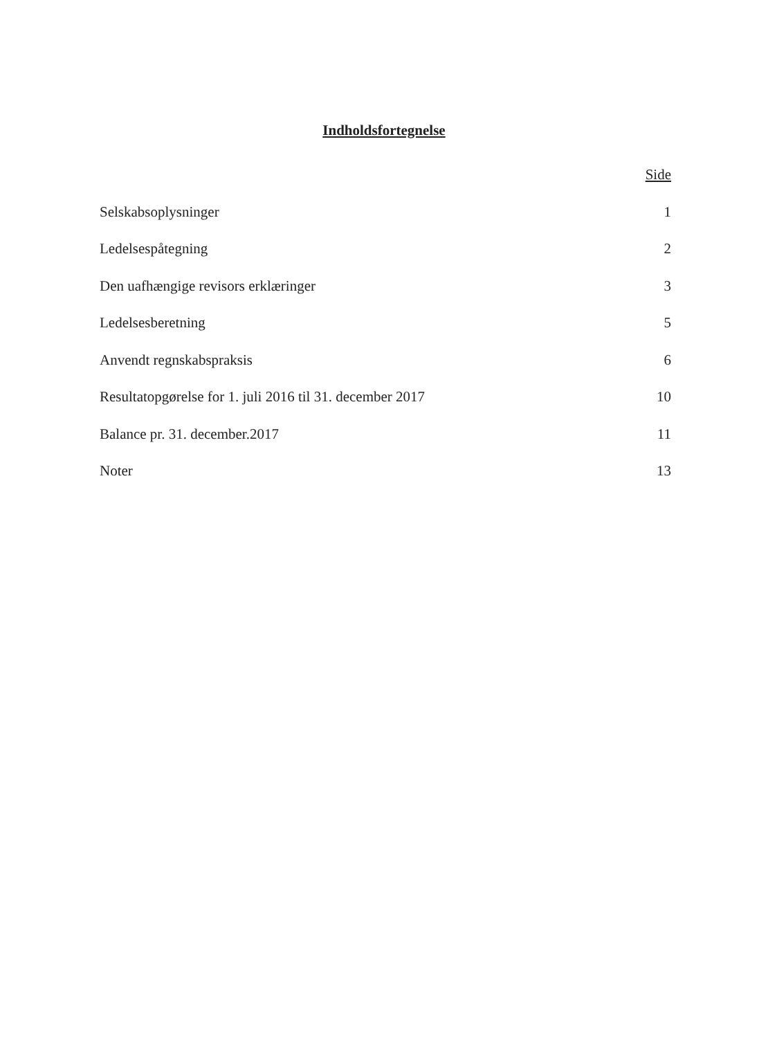Indholdsfortegnelse
Side
Selskabsoplysninger 1
Ledelsespåtegning 2
Den uafhængige revisors erklæringer 3
Ledelsesberetning 5
Anvendt regnskabspraksis 6
Resultatopgørelse for 1. juli 2016 til 31. december 2017 10
Balance pr. 31. december.2017 11
Noter 13